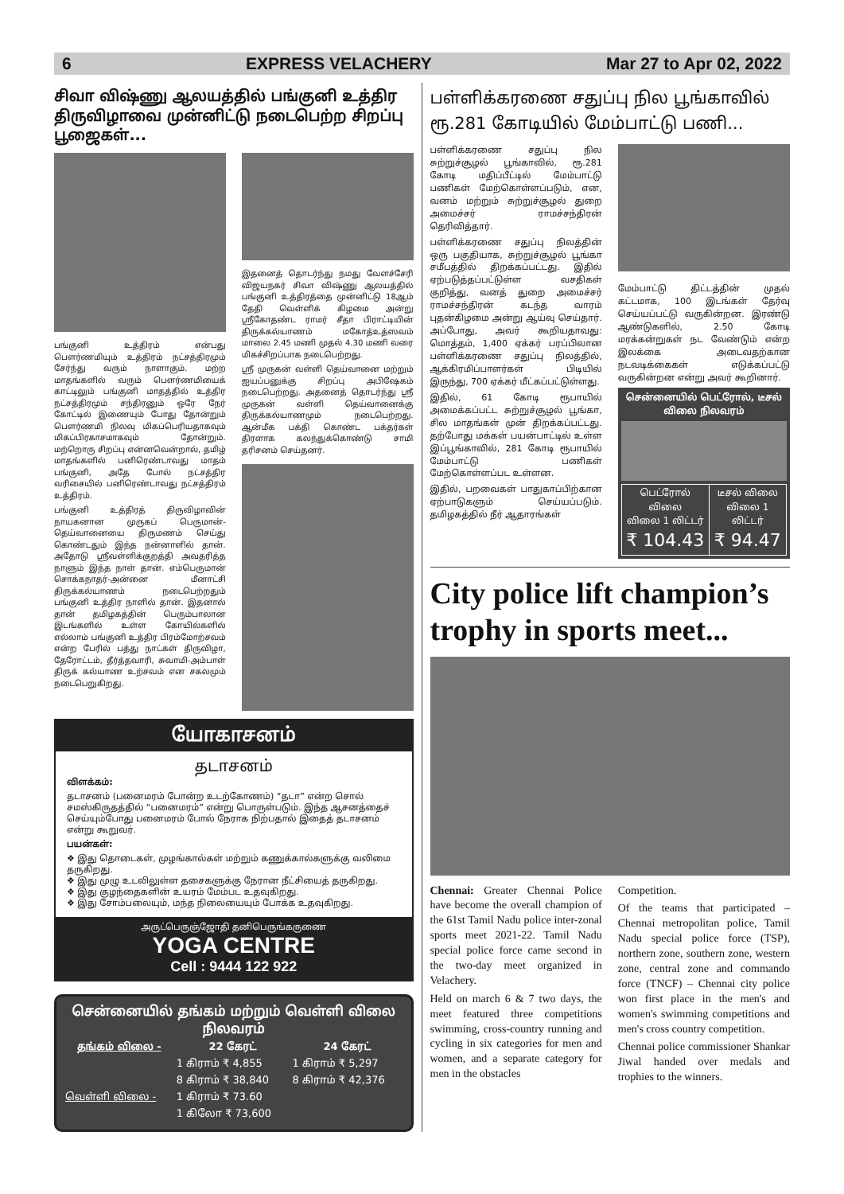6 EXPRESS VELACHERY Mar 27 to Apr 02, 2022
சிவா விஷ்ணு ஆலயத்தில் பங்குனி உத்திர திருவிழாவை முன்னிட்டு நடைபெற்ற சிறப்பு பூஜைகள்...
பங்குனி உத்திரம் என்பது பௌர்ணமியும் உத்திரம் நட்சத்திரமும் சேர்ந்து வரும் நாளாகும். மற்ற மாதங்களில் வரும் பௌர்ணமியைக் காட்டிலும் பங்குனி மாதத்தில் உத்திர நட்சத்திரமும் சந்திரனும் ஒரே நேர் கோட்டில் இணையும் போது தோன்றும் பௌர்ணமி நிலவு மிகப்பெரியதாகவும் மிகப்பிரகாசமாகவும் தோன்றும். மற்றொரு சிறப்பு என்னவென்றால், தமிழ் மாதங்களில் பனிரெண்டாவது மாதம் பங்குனி, அதே போல் நட்சத்திர வரிசையில் பனிரெண்டாவது நட்சத்திரம் உத்திரம்.
பங்குனி உத்திரத் திருவிழாவின் நாயகனான முருகப் பெருமான்-தெய்வானையை திருமணம் செய்து கொண்டதும் இந்த நன்னாளில் தான். அதோடு ஸ்ரீவள்ளிக்குறத்தி அவதரித்த நாளும் இந்த நாள் தான். எம்பெருமான் சொக்கநாதர்-அன்னை மீனாட்சி திருக்கல்யாணம் நடைபெற்றதும் பங்குனி உத்திர நாளில் தான். இதனால் தான் தமிழகத்தின் பெரும்பாலான இடங்களில் உள்ள கோயில்களில் எல்லாம் பங்குனி உத்திர பிரம்மோற்சவம் என்ற பேரில் பத்து நாட்கள் திருவிழா, தேரோட்டம், தீர்த்தவாரி, சுவாமி-அம்பாள் திருக் கல்யாண உற்சவம் என சகலமும் நடைபெறுகிறது.
இதனைத் தொடர்ந்து நமது வேளச்சேரி விஜயநகர் சிவா விஷ்ணு ஆலயத்தில் பங்குனி உத்திரத்தை முன்னிட்டு 18ஆம் தேதி வெள்ளிக் கிழமை அன்று ஸ்ரீகோதண்ட ராமர் சீதா பிராட்டியின் திருக்கல்யாணம் மகோத்உத்ஸவம் மாலை 2.45 மணி முதல் 4.30 மணி வரை மிகச்சிறப்பாக நடைபெற்றது.
ஸ்ரீ முருகன் வள்ளி தெய்வானை மற்றும் ஐயப்பனுக்கு சிறப்பு அபிஷேகம் நடைபெற்றது. அதனைத் தொடர்ந்து ஸ்ரீ முருகன் வள்ளி தெய்வானைக்கு திருக்கல்யாணமும் நடைபெற்றது. ஆன்மீக பக்தி கொண்ட பக்தர்கள் திரளாக கலந்துக்கொண்டு சாமி தரிசனம் செய்தனர்.
யோகாசனம்
தடாசனம்
விளக்கம்:
தடாசனம் (பனைமரம் போன்ற உடற்கோணம்) “தடா” என்ற சொல் சமஸ்கிருதத்தில் “பனைமரம்” என்று பொருள்படும். இந்த ஆசனத்தைச் செய்யும்போது பனைமரம் போல் நேராக நிற்பதால் இதைத் தடாசனம் என்று கூறுவர்.
பயன்கள்:
❖ இது தொடைகள், முழங்கால்கள் மற்றும் கணுக்கால்களுக்கு வலிமை தருகிறது.
❖ இது முழு உடலிலுள்ள தசைகளுக்கு நேரான நீட்சியைத் தருகிறது.
❖ இது குழந்தைகளின் உயரம் மேம்பட உதவுகிறது.
❖ இது சோம்பலையும், மந்த நிலையையும் போக்க உதவுகிறது.
அருட்பெருஞ்ஜோதி தனிபெருங்கருணை
YOGA CENTRE
Cell : 9444 122 922
சென்னையில் தங்கம் மற்றும் வெள்ளி விலை நிலவரம்
| தங்கம் விலை - | 22 கேரட் | 24 கேரட் |
| --- | --- | --- |
| | 1 கிராம் ₹ 4,855 | 1 கிராம் ₹ 5,297 |
| | 8 கிராம் ₹ 38,840 | 8 கிராம் ₹ 42,376 |
| வெள்ளி விலை - | 1 கிராம் ₹ 73.60 | |
| | 1 கிலோ ₹ 73,600 | |
பள்ளிக்கரணை சதுப்பு நில பூங்காவில் ரூ.281 கோடியில் மேம்பாட்டு பணி...
பள்ளிக்கரணை சதுப்பு நில சுற்றுச்சூழல் பூங்காவில், ரூ.281 கோடி மதிப்பீட்டில் மேம்பாட்டு பணிகள் மேற்கொள்ளப்படும், என, வனம் மற்றும் சுற்றுச்சூழல் துறை அமைச்சர் ராமச்சந்திரன் தெரிவித்தார்.
பள்ளிக்கரணை சதுப்பு நிலத்தின் ஒரு பகுதியாக, சுற்றுச்சூழல் பூங்கா சமீபத்தில் திறக்கப்பட்டது. இதில் ஏற்படுத்தப்பட்டுள்ள வசதிகள் குறித்து, வனத் துறை அமைச்சர் ராமச்சந்திரன் கடந்த வாரம் புதன்கிழமை அன்று ஆய்வு செய்தார். அப்போது, அவர் கூறியதாவது: மொத்தம், 1,400 ஏக்கர் பரப்பிலான பள்ளிக்கரணை சதுப்பு நிலத்தில், ஆக்கிரமிப்பாளர்கள் பிடியில் இருந்து, 700 ஏக்கர் மீட்கப்பட்டுள்ளது.
இதில், 61 கோடி ரூபாயில் அமைக்கப்பட்ட சுற்றுச்சூழல் பூங்கா, சில மாதங்கள் முன் திறக்கப்பட்டது. தற்போது மக்கள் பயன்பாட்டில் உள்ள இப்பூங்காவில், 281 கோடி ரூபாயில் மேம்பாட்டு பணிகள் மேற்கொள்ளப்பட உள்ளன.
இதில், பறவைகள் பாதுகாப்பிற்கான ஏற்பாடுகளும் செய்யப்படும். தமிழகத்தில் நீர் ஆதாரங்கள்
மேம்பாட்டு திட்டத்தின் முதல் கட்டமாக, 100 இடங்கள் தேர்வு செய்யப்பட்டு வருகின்றன. இரண்டு ஆண்டுகளில், 2.50 கோடி மரக்கன்றுகள் நட வேண்டும் என்ற இலக்கை அடைவதற்கான நடவடிக்கைகள் எடுக்கப்பட்டு வருகின்றன என்று அவர் கூறினார்.
சென்னையில் பெட்ரோல், டீசல் விலை நிலவரம்
| பெட்ரோல் விலை விலை 1 லிட்டர் ₹ 104.43 | டீசல் விலை விலை 1 லிட்டர் ₹ 94.47 |
City police lift champion’s trophy in sports meet...
Chennai: Greater Chennai Police have become the overall champion of the 61st Tamil Nadu police inter-zonal sports meet 2021-22. Tamil Nadu special police force came second in the two-day meet organized in Velachery.
Held on march 6 & 7 two days, the meet featured three competitions swimming, cross-country running and cycling in six categories for men and women, and a separate category for men in the obstacles
Competition.
Of the teams that participated – Chennai metropolitan police, Tamil Nadu special police force (TSP), northern zone, southern zone, western zone, central zone and commando force (TNCF) – Chennai city police won first place in the men's and women's swimming competitions and men's cross country competition.
Chennai police commissioner Shankar Jiwal handed over medals and trophies to the winners.